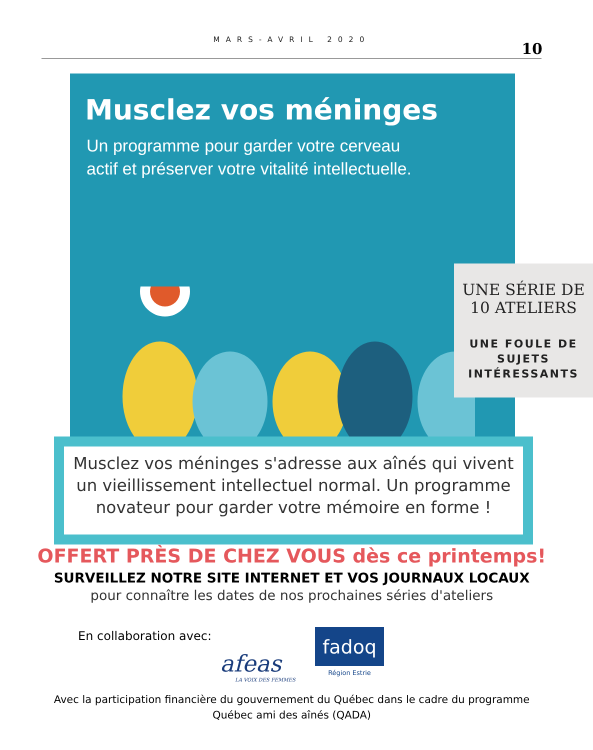MARS-AVRIL 2020
10
Musclez vos méninges
Un programme pour garder votre cerveau
actif et préserver votre vitalité intellectuelle.
UNE SÉRIE DE
10 ATELIERS
UNE FOULE DE
SUJETS
INTÉRESSANTS
Musclez vos méninges s'adresse aux aînés qui vivent un vieillissement intellectuel normal. Un programme novateur pour garder votre mémoire en forme !
OFFERT PRÈS DE CHEZ VOUS dès ce printemps!
SURVEILLEZ NOTRE SITE INTERNET ET VOS JOURNAUX LOCAUX
pour connaître les dates de nos prochaines séries d'ateliers
En collaboration avec:
afeas
LA VOIX DES FEMMES
fadoq
Région Estrie
Avec la participation financière du gouvernement du Québec dans le cadre du programme
Québec ami des aînés (QADA)